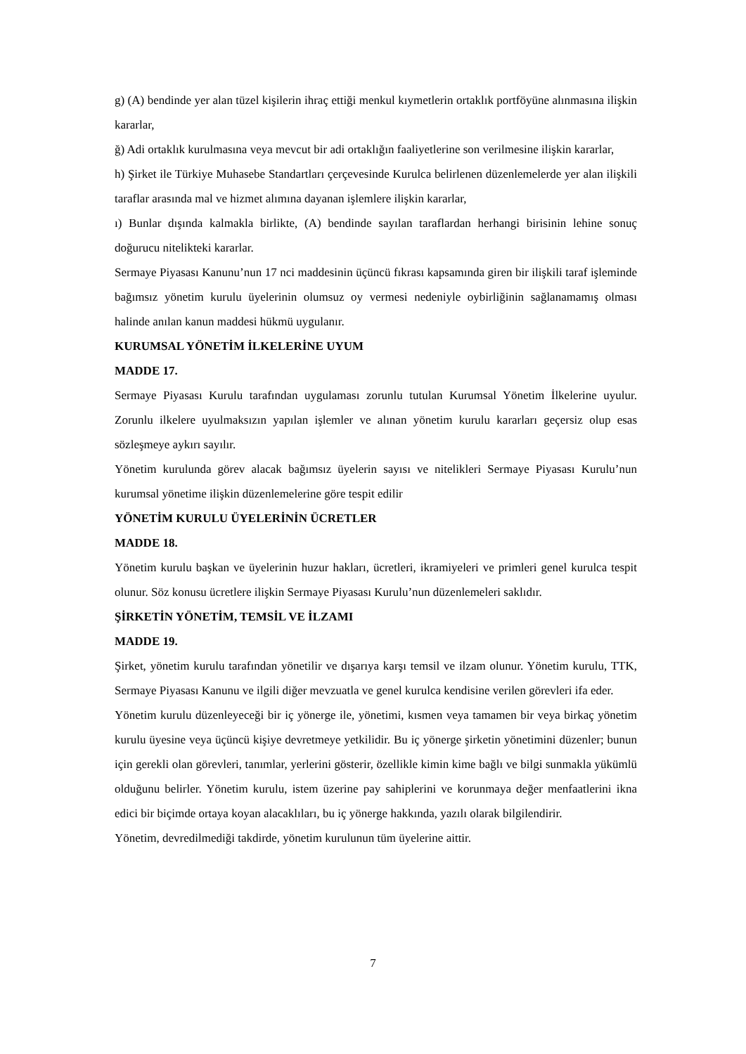g) (A) bendinde yer alan tüzel kişilerin ihraç ettiği menkul kıymetlerin ortaklık portföyüne alınmasına ilişkin kararlar,
ğ) Adi ortaklık kurulmasına veya mevcut bir adi ortaklığın faaliyetlerine son verilmesine ilişkin kararlar,
h) Şirket ile Türkiye Muhasebe Standartları çerçevesinde Kurulca belirlenen düzenlemelerde yer alan ilişkili taraflar arasında mal ve hizmet alımına dayanan işlemlere ilişkin kararlar,
ı) Bunlar dışında kalmakla birlikte, (A) bendinde sayılan taraflardan herhangi birisinin lehine sonuç doğurucu nitelikteki kararlar.
Sermaye Piyasası Kanunu’nun 17 nci maddesinin üçüncü fıkrası kapsamında giren bir ilişkili taraf işleminde bağımsız yönetim kurulu üyelerinin olumsuz oy vermesi nedeniyle oybirliğinin sağlanamamış olması halinde anılan kanun maddesi hükmü uygulanır.
KURUMSAL YÖNETİM İLKELERİNE UYUM
MADDE 17.
Sermaye Piyasası Kurulu tarafından uygulaması zorunlu tutulan Kurumsal Yönetim İlkelerine uyulur. Zorunlu ilkelere uyulmaksızın yapılan işlemler ve alınan yönetim kurulu kararları geçersiz olup esas sözleşmeye aykırı sayılır.
Yönetim kurulunda görev alacak bağımsız üyelerin sayısı ve nitelikleri Sermaye Piyasası Kurulu’nun kurumsal yönetime ilişkin düzenlemelerine göre tespit edilir
YÖNETİM KURULU ÜYELERİNİN ÜCRETLER
MADDE 18.
Yönetim kurulu başkan ve üyelerinin huzur hakları, ücretleri, ikramiyeleri ve primleri genel kurulca tespit olunur. Söz konusu ücretlere ilişkin Sermaye Piyasası Kurulu’nun düzenlemeleri saklıdır.
ŞİRKETİN YÖNETİM, TEMSİL VE İLZAMI
MADDE 19.
Şirket, yönetim kurulu tarafından yönetilir ve dışarıya karşı temsil ve ilzam olunur. Yönetim kurulu, TTK, Sermaye Piyasası Kanunu ve ilgili diğer mevzuatla ve genel kurulca kendisine verilen görevleri ifa eder.
Yönetim kurulu düzenleyeceği bir iç yönerge ile, yönetimi, kısmen veya tamamen bir veya birkaç yönetim kurulu üyesine veya üçüncü kişiye devretmeye yetkilidir. Bu iç yönerge şirketin yönetimini düzenler; bunun için gerekli olan görevleri, tanımlar, yerlerini gösterir, özellikle kimin kime bağlı ve bilgi sunmakla yükümlü olduğunu belirler. Yönetim kurulu, istem üzerine pay sahiplerini ve korunmaya değer menfaatlerini ikna edici bir biçimde ortaya koyan alacaklıları, bu iç yönerge hakkında, yazılı olarak bilgilendirir.
Yönetim, devredilmediği takdirde, yönetim kurulunun tüm üyelerine aittir.
7